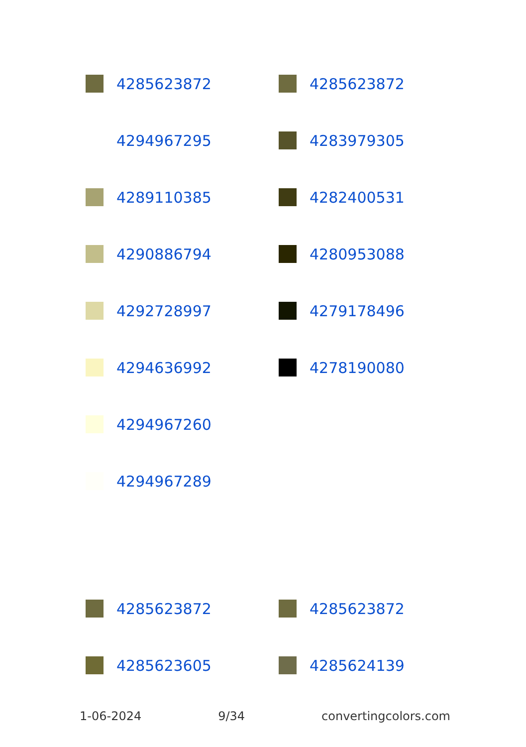4285623872
4285623872
4294967295
4283979305
4289110385
4282400531
4290886794
4280953088
4292728997
4279178496
4294636992
4278190080
4294967260
4294967289
4285623872
4285623872
4285623605
4285624139
1-06-2024 9/34 convertingcolors.com